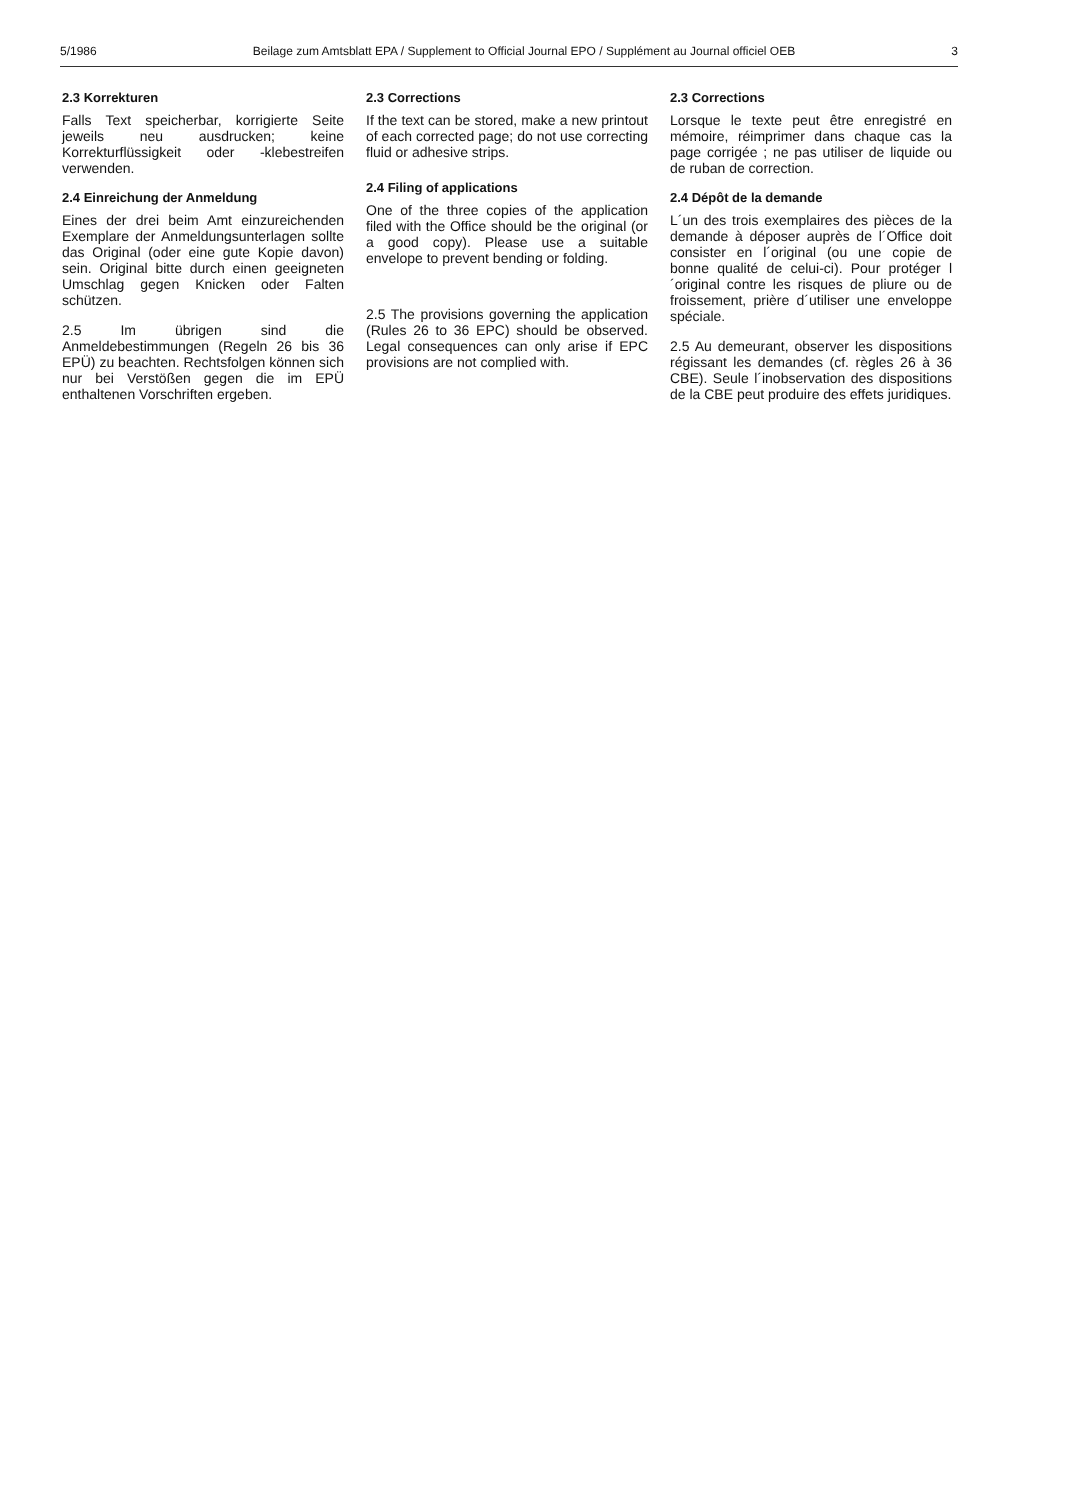5/1986 Beilage zum Amtsblatt EPA / Supplement to Official Journal EPO / Supplément au Journal officiel OEB 3
2.3 Korrekturen
Falls Text speicherbar, korrigierte Seite jeweils neu ausdrucken; keine Korrekturflüssigkeit oder -klebestreifen verwenden.
2.4 Einreichung der Anmeldung
Eines der drei beim Amt einzureichenden Exemplare der Anmeldungsunterlagen sollte das Original (oder eine gute Kopie davon) sein. Original bitte durch einen geeigneten Umschlag gegen Knicken oder Falten schützen.
2.5 Im übrigen sind die Anmeldebestimmungen (Regeln 26 bis 36 EPÜ) zu beachten. Rechtsfolgen können sich nur bei Verstößen gegen die im EPÜ enthaltenen Vorschriften ergeben.
2.3 Corrections
If the text can be stored, make a new printout of each corrected page; do not use correcting fluid or adhesive strips.
2.4 Filing of applications
One of the three copies of the application filed with the Office should be the original (or a good copy). Please use a suitable envelope to prevent bending or folding.
2.5 The provisions governing the application (Rules 26 to 36 EPC) should be observed. Legal consequences can only arise if EPC provisions are not complied with.
2.3 Corrections
Lorsque le texte peut être enregistré en mémoire, réimprimer dans chaque cas la page corrigée ; ne pas utiliser de liquide ou de ruban de correction.
2.4 Dépôt de la demande
L´un des trois exemplaires des pièces de la demande à déposer auprès de l´Office doit consister en l´original (ou une copie de bonne qualité de celui-ci). Pour protéger l´original contre les risques de pliure ou de froissement, prière d´utiliser une enveloppe spéciale.
2.5 Au demeurant, observer les dispositions régissant les demandes (cf. règles 26 à 36 CBE). Seule l´inobservation des dispositions de la CBE peut produire des effets juridiques.